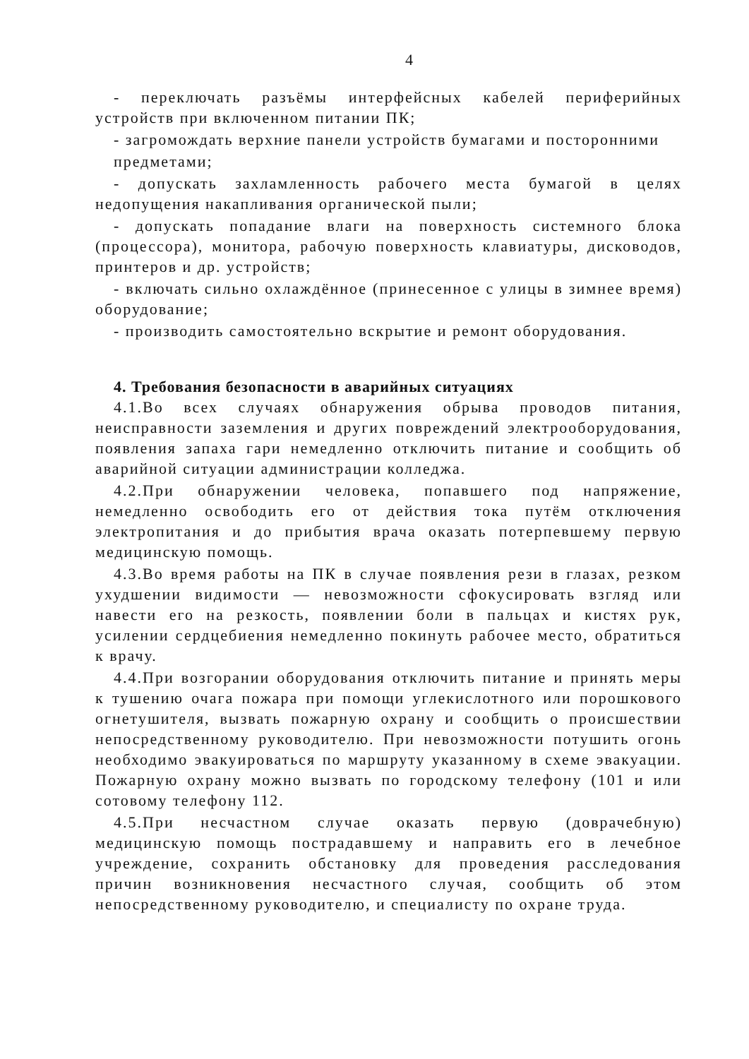4
- переключать разъёмы интерфейсных кабелей периферийных устройств при включенном питании ПК;
- загромождать верхние панели устройств бумагами и посторонними
предметами;
- допускать захламленность рабочего места бумагой в целях недопущения накапливания органической пыли;
- допускать попадание влаги на поверхность системного блока (процессора), монитора, рабочую поверхность клавиатуры, дисководов, принтеров и др. устройств;
- включать сильно охлаждённое (принесенное с улицы в зимнее время) оборудование;
- производить самостоятельно вскрытие и ремонт оборудования.
4. Требования безопасности в аварийных ситуациях
4.1.Во всех случаях обнаружения обрыва проводов питания, неисправности заземления и других повреждений электрооборудования, появления запаха гари немедленно отключить питание и сообщить об аварийной ситуации администрации колледжа.
4.2.При обнаружении человека, попавшего под напряжение, немедленно освободить его от действия тока путём отключения электропитания и до прибытия врача оказать потерпевшему первую медицинскую помощь.
4.3.Во время работы на ПК в случае появления рези в глазах, резком ухудшении видимости — невозможности сфокусировать взгляд или навести его на резкость, появлении боли в пальцах и кистях рук, усилении сердцебиения немедленно покинуть рабочее место, обратиться к врачу.
4.4.При возгорании оборудования отключить питание и принять меры к тушению очага пожара при помощи углекислотного или порошкового огнетушителя, вызвать пожарную охрану и сообщить о происшествии непосредственному руководителю. При невозможности потушить огонь необходимо эвакуироваться по маршруту указанному в схеме эвакуации. Пожарную охрану можно вызвать по городскому телефону (101 и или сотовому телефону 112.
4.5.При несчастном случае оказать первую (доврачебную) медицинскую помощь пострадавшему и направить его в лечебное учреждение, сохранить обстановку для проведения расследования причин возникновения несчастного случая, сообщить об этом непосредственному руководителю, и специалисту по охране труда.